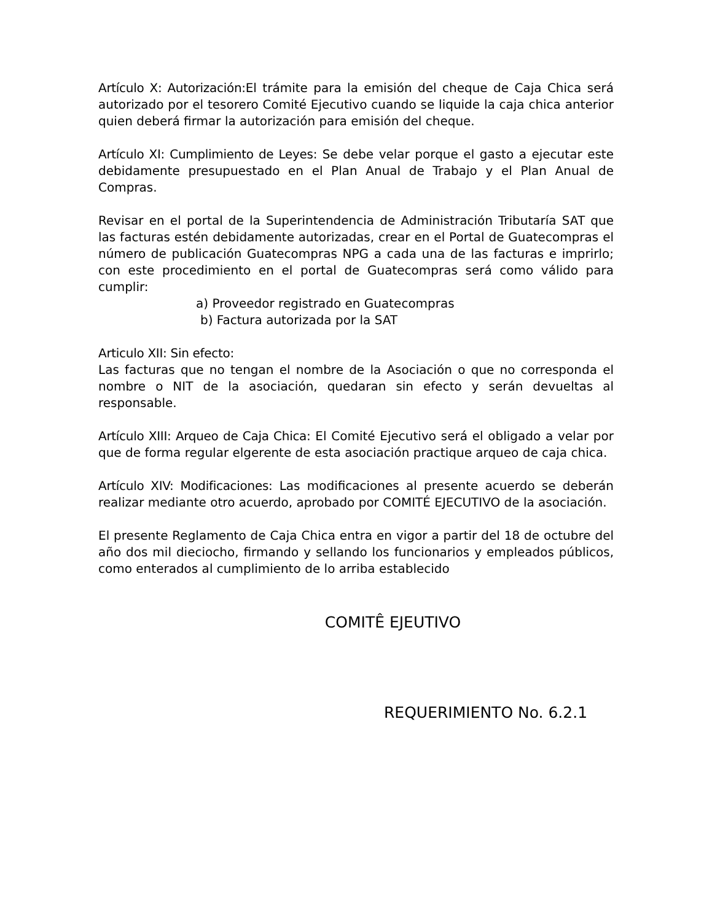Artículo X: Autorización: El trámite para la emisión del cheque de Caja Chica será autorizado por el tesorero Comité Ejecutivo cuando se liquide la caja chica anterior quien deberá firmar la autorización para emisión del cheque.
Artículo XI: Cumplimiento de Leyes: Se debe velar porque el gasto a ejecutar este debidamente presupuestado en el Plan Anual de Trabajo y el Plan Anual de Compras.
Revisar en el portal de la Superintendencia de Administración Tributaría SAT que las facturas estén debidamente autorizadas, crear en el Portal de Guatecompras el número de publicación Guatecompras NPG a cada una de las facturas e imprirlo; con este procedimiento en el portal de Guatecompras será como válido para cumplir:
a) Proveedor registrado en Guatecompras
b) Factura autorizada por la SAT
Articulo XII: Sin efecto:
Las facturas que no tengan el nombre de la Asociación o que no corresponda el nombre o NIT de la asociación, quedaran sin efecto y serán devueltas al responsable.
Artículo XIII: Arqueo de Caja Chica: El Comité Ejecutivo será el obligado a velar por que de forma regular elgerente de esta asociación practique arqueo de caja chica.
Artículo XIV: Modificaciones: Las modificaciones al presente acuerdo se deberán realizar mediante otro acuerdo, aprobado por COMITÉ EJECUTIVO de la asociación.
El presente Reglamento de Caja Chica entra en vigor a partir del 18 de octubre del año dos mil dieciocho, firmando y sellando los funcionarios y empleados públicos, como enterados al cumplimiento de lo arriba establecido
COMITÊ EJEUTIVO
REQUERIMIENTO No. 6.2.1